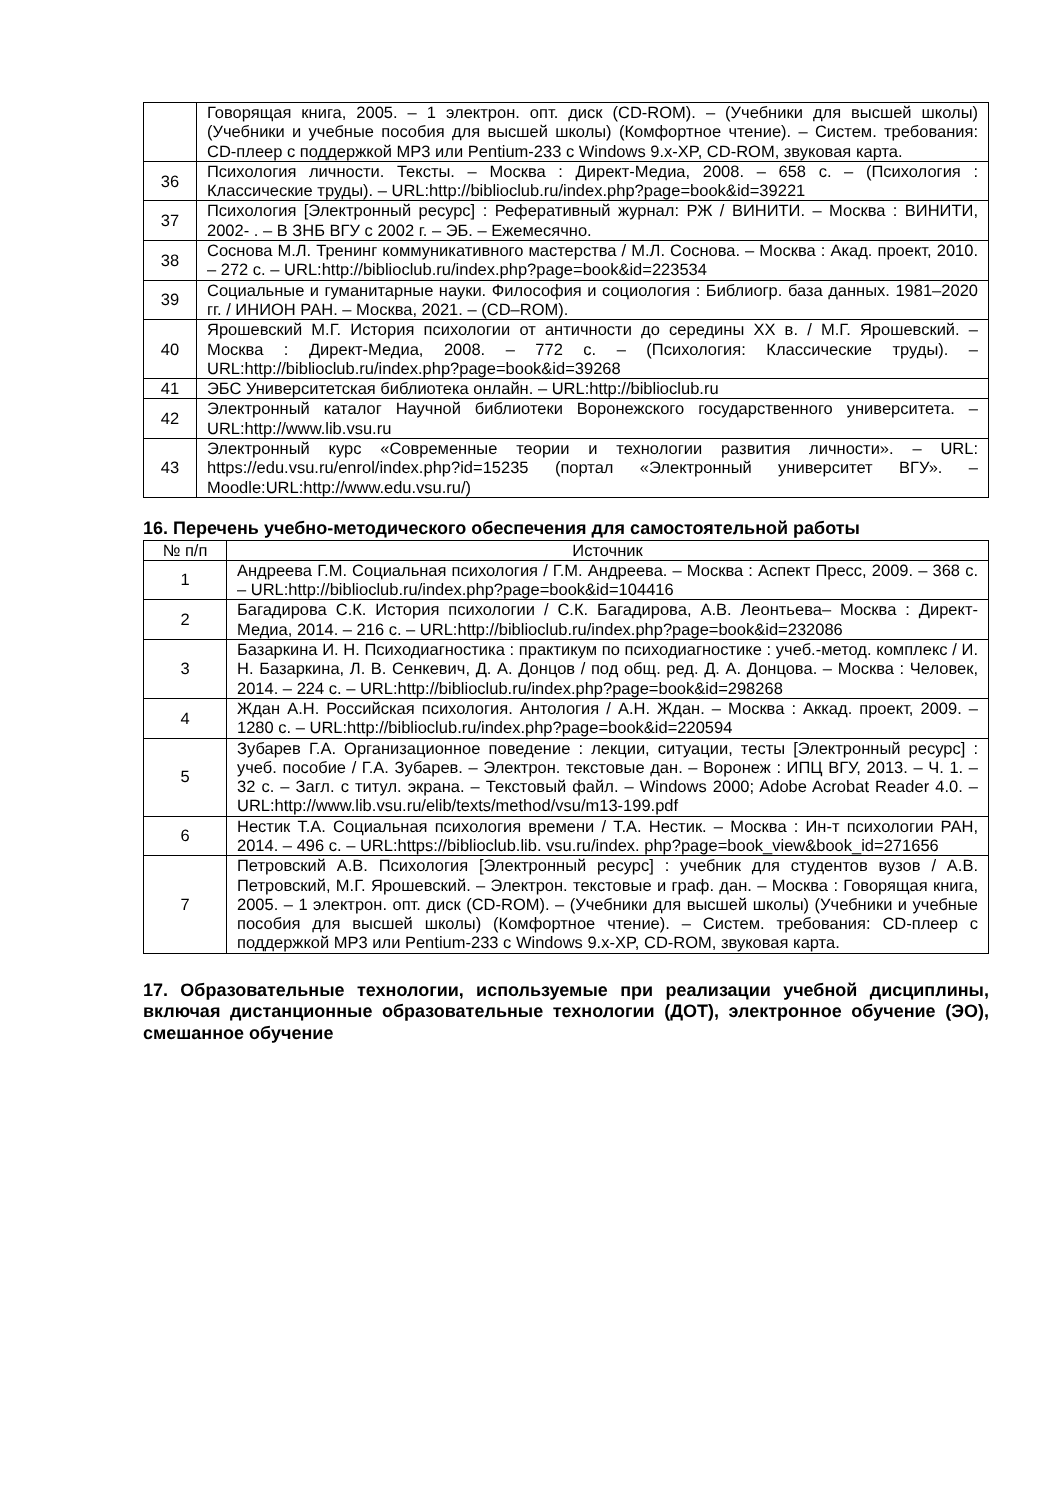| | Говорящая книга, 2005. – 1 электрон. опт. диск (CD-ROM). – (Учебники для высшей школы) (Учебники и учебные пособия для высшей школы) (Комфортное чтение). – Систем. требования: CD-плеер с поддержкой MP3 или Pentium-233 с Windows 9.x-XP, CD-ROM, звуковая карта. |
| 36 | Психология личности. Тексты. – Москва : Директ-Медиа, 2008. – 658 с. – (Психология : Классические труды). – URL:http://biblioclub.ru/index.php?page=book&id=39221 |
| 37 | Психология [Электронный ресурс] : Реферативный журнал: РЖ / ВИНИТИ. – Москва : ВИНИТИ, 2002- . – В ЗНБ ВГУ с 2002 г. – ЭБ. – Ежемесячно. |
| 38 | Соснова М.Л. Тренинг коммуникативного мастерства / М.Л. Соснова. – Москва : Акад. проект, 2010. – 272 с. – URL:http://biblioclub.ru/index.php?page=book&id=223534 |
| 39 | Социальные и гуманитарные науки. Философия и социология : Библиогр. база данных. 1981–2020 гг. / ИНИОН РАН. – Москва, 2021. – (CD–ROM). |
| 40 | Ярошевский М.Г. История психологии от античности до середины XX в. / М.Г. Ярошевский. – Москва : Директ-Медиа, 2008. – 772 с. – (Психология: Классические труды). –URL:http://biblioclub.ru/index.php?page=book&id=39268 |
| 41 | ЭБС Университетская библиотека онлайн. – URL:http://biblioclub.ru |
| 42 | Электронный каталог Научной библиотеки Воронежского государственного университета. – URL:http://www.lib.vsu.ru |
| 43 | Электронный курс «Современные теории и технологии развития личности». – URL: https://edu.vsu.ru/enrol/index.php?id=15235 (портал «Электронный университет ВГУ». – Moodle:URL:http://www.edu.vsu.ru/) |
16. Перечень учебно-методического обеспечения для самостоятельной работы
| № п/п | Источник |
| --- | --- |
| 1 | Андреева Г.М. Социальная психология / Г.М. Андреева. – Москва : Аспект Пресс, 2009. – 368 с. – URL:http://biblioclub.ru/index.php?page=book&id=104416 |
| 2 | Багадирова С.К. История психологии / С.К. Багадирова, А.В. Леонтьева– Москва : Директ-Медиа, 2014. – 216 с. – URL:http://biblioclub.ru/index.php?page=book&id=232086 |
| 3 | Базаркина И. Н. Психодиагностика : практикум по психодиагностике : учеб.-метод. комплекс / И. Н. Базаркина, Л. В. Сенкевич, Д. А. Донцов / под общ. ред. Д. А. Донцова. – Москва : Человек, 2014. – 224 с. – URL:http://biblioclub.ru/index.php?page=book&id=298268 |
| 4 | Ждан А.Н. Российская психология. Антология / А.Н. Ждан. – Москва : Аккад. проект, 2009. – 1280 с. – URL:http://biblioclub.ru/index.php?page=book&id=220594 |
| 5 | Зубарев Г.А. Организационное поведение : лекции, ситуации, тесты [Электронный ресурс] : учеб. пособие / Г.А. Зубарев. – Электрон. текстовые дан. – Воронеж : ИПЦ ВГУ, 2013. – Ч. 1. – 32 с. – Загл. с титул. экрана. – Текстовый файл. – Windows 2000; Adobe Acrobat Reader 4.0. – URL:http://www.lib.vsu.ru/elib/texts/method/vsu/m13-199.pdf |
| 6 | Нестик Т.А. Социальная психология времени / Т.А. Нестик. – Москва : Ин-т психологии РАН, 2014. – 496 с. – URL:https://biblioclub.lib. vsu.ru/index. php?page=book_view&book_id=271656 |
| 7 | Петровский А.В. Психология [Электронный ресурс] : учебник для студентов вузов / А.В. Петровский, М.Г. Ярошевский. – Электрон. текстовые и граф. дан. – Москва : Говорящая книга, 2005. – 1 электрон. опт. диск (CD-ROM). – (Учебники для высшей школы) (Учебники и учебные пособия для высшей школы) (Комфортное чтение). – Систем. требования: CD-плеер с поддержкой MP3 или Pentium-233 с Windows 9.x-XP, CD-ROM, звуковая карта. |
17. Образовательные технологии, используемые при реализации учебной дисциплины, включая дистанционные образовательные технологии (ДОТ), электронное обучение (ЭО), смешанное обучение